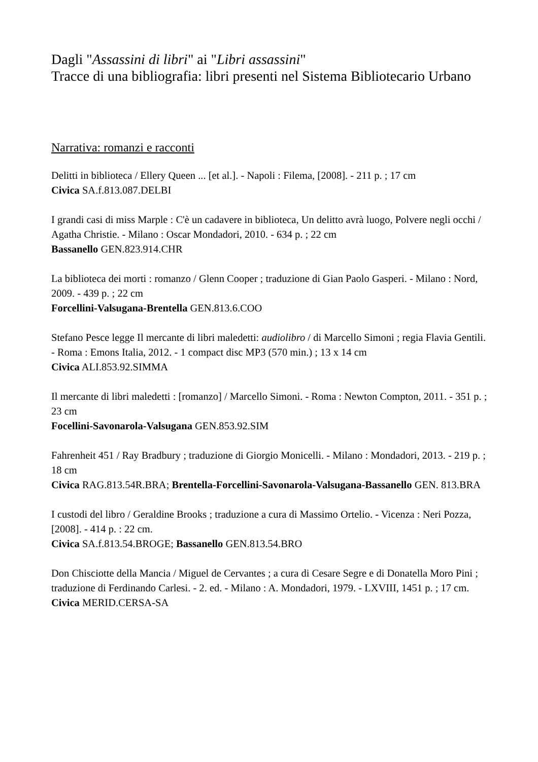Dagli "Assassini di libri" ai "Libri assassini"
Tracce di una bibliografia: libri presenti nel Sistema Bibliotecario Urbano
Narrativa: romanzi e racconti
Delitti in biblioteca / Ellery Queen ... [et al.]. - Napoli : Filema, [2008]. - 211 p. ; 17 cm
Civica SA.f.813.087.DELBI
I grandi casi di miss Marple : C'è un cadavere in biblioteca, Un delitto avrà luogo, Polvere negli occhi / Agatha Christie. - Milano : Oscar Mondadori, 2010. - 634 p. ; 22 cm
Bassanello GEN.823.914.CHR
La biblioteca dei morti : romanzo / Glenn Cooper ; traduzione di Gian Paolo Gasperi. - Milano : Nord, 2009. - 439 p. ; 22 cm
Forcellini-Valsugana-Brentella GEN.813.6.COO
Stefano Pesce legge Il mercante di libri maledetti: audiolibro / di Marcello Simoni ; regia Flavia Gentili. - Roma : Emons Italia, 2012. - 1 compact disc MP3 (570 min.) ; 13 x 14 cm
Civica ALI.853.92.SIMMA
Il mercante di libri maledetti : [romanzo] / Marcello Simoni. - Roma : Newton Compton, 2011. - 351 p. ; 23 cm
Focellini-Savonarola-Valsugana GEN.853.92.SIM
Fahrenheit 451 / Ray Bradbury ; traduzione di Giorgio Monicelli. - Milano : Mondadori, 2013. - 219 p. ; 18 cm
Civica RAG.813.54R.BRA; Brentella-Forcellini-Savonarola-Valsugana-Bassanello GEN. 813.BRA
I custodi del libro / Geraldine Brooks ; traduzione a cura di Massimo Ortelio. - Vicenza : Neri Pozza, [2008]. - 414 p. : 22 cm.
Civica SA.f.813.54.BROGE; Bassanello GEN.813.54.BRO
Don Chisciotte della Mancia / Miguel de Cervantes ; a cura di Cesare Segre e di Donatella Moro Pini ; traduzione di Ferdinando Carlesi. - 2. ed. - Milano : A. Mondadori, 1979. - LXVIII, 1451 p. ; 17 cm.
Civica MERID.CERSA-SA